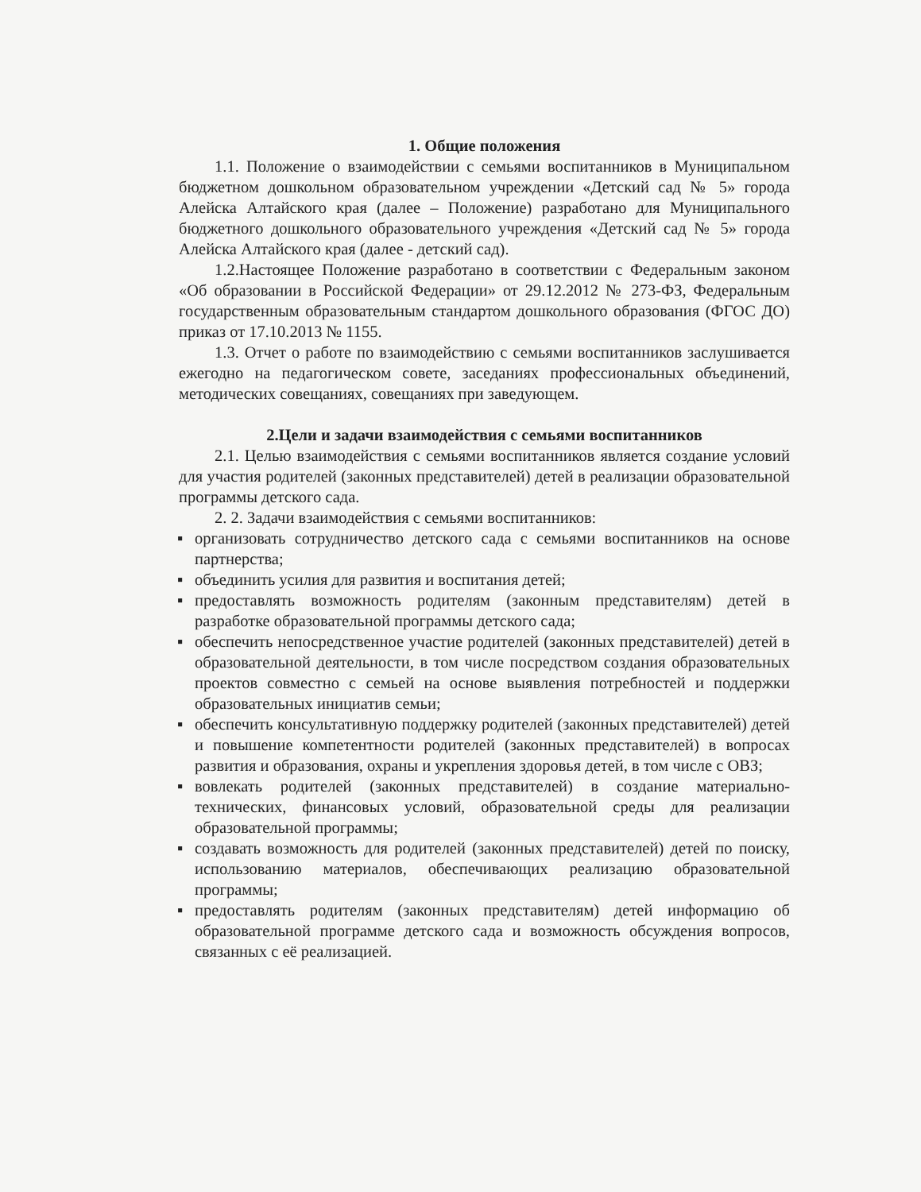1. Общие положения
1.1. Положение о взаимодействии с семьями воспитанников в Муниципальном бюджетном дошкольном образовательном учреждении «Детский сад № 5» города Алейска Алтайского края (далее – Положение) разработано для Муниципального бюджетного дошкольного образовательного учреждения «Детский сад № 5» города Алейска Алтайского края (далее - детский сад).
1.2.Настоящее Положение разработано в соответствии с Федеральным законом «Об образовании в Российской Федерации» от 29.12.2012 № 273-ФЗ, Федеральным государственным образовательным стандартом дошкольного образования (ФГОС ДО) приказ от 17.10.2013 № 1155.
1.3. Отчет о работе по взаимодействию с семьями воспитанников заслушивается ежегодно на педагогическом совете, заседаниях профессиональных объединений, методических совещаниях, совещаниях при заведующем.
2.Цели и задачи взаимодействия с семьями воспитанников
2.1. Целью взаимодействия с семьями воспитанников является создание условий для участия родителей (законных представителей) детей в реализации образовательной программы детского сада.
2. 2. Задачи взаимодействия с семьями воспитанников:
▪ организовать сотрудничество детского сада с семьями воспитанников на основе партнерства;
▪ объединить усилия для развития и воспитания детей;
▪ предоставлять возможность родителям (законным представителям) детей в разработке образовательной программы детского сада;
▪ обеспечить непосредственное участие родителей (законных представителей) детей в образовательной деятельности, в том числе посредством создания образовательных проектов совместно с семьей на основе выявления потребностей и поддержки образовательных инициатив семьи;
▪ обеспечить консультативную поддержку родителей (законных представителей) детей и повышение компетентности родителей (законных представителей) в вопросах развития и образования, охраны и укрепления здоровья детей, в том числе с ОВЗ;
▪ вовлекать родителей (законных представителей) в создание материально-технических, финансовых условий, образовательной среды для реализации образовательной программы;
▪ создавать возможность для родителей (законных представителей) детей по поиску, использованию материалов, обеспечивающих реализацию образовательной программы;
▪ предоставлять родителям (законных представителям) детей информацию об образовательной программе детского сада и возможность обсуждения вопросов, связанных с её реализацией.